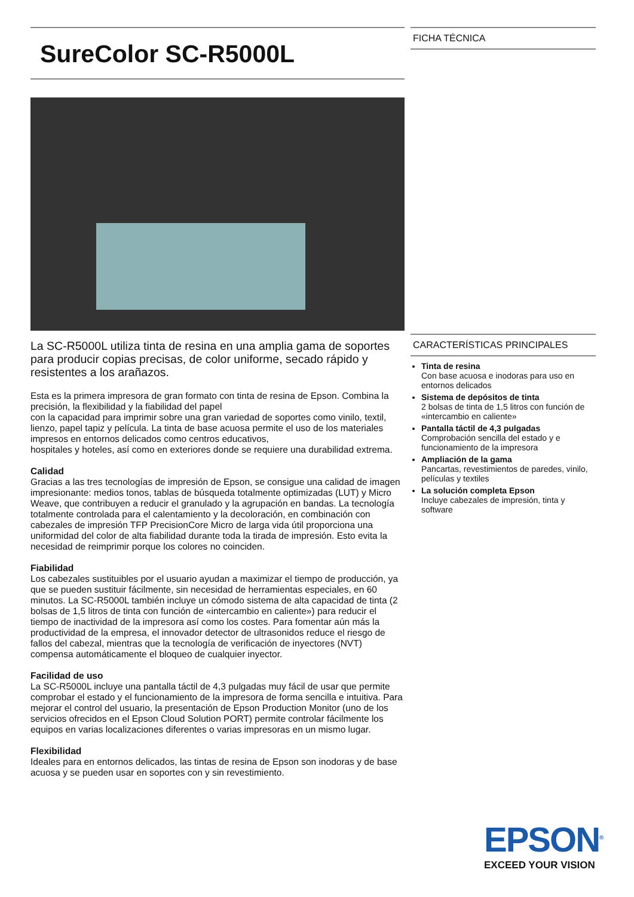SureColor SC-R5000L
La SC-R5000L utiliza tinta de resina en una amplia gama de soportes para producir copias precisas, de color uniforme, secado rápido y resistentes a los arañazos.
Esta es la primera impresora de gran formato con tinta de resina de Epson. Combina la precisión, la flexibilidad y la fiabilidad del papel
con la capacidad para imprimir sobre una gran variedad de soportes como vinilo, textil, lienzo, papel tapiz y película. La tinta de base acuosa permite el uso de los materiales impresos en entornos delicados como centros educativos,
hospitales y hoteles, así como en exteriores donde se requiere una durabilidad extrema.
Calidad
Gracias a las tres tecnologías de impresión de Epson, se consigue una calidad de imagen impresionante: medios tonos, tablas de búsqueda totalmente optimizadas (LUT) y Micro Weave, que contribuyen a reducir el granulado y la agrupación en bandas. La tecnología totalmente controlada para el calentamiento y la decoloración, en combinación con cabezales de impresión TFP PrecisionCore Micro de larga vida útil proporciona una uniformidad del color de alta fiabilidad durante toda la tirada de impresión. Esto evita la necesidad de reimprimir porque los colores no coinciden.
Fiabilidad
Los cabezales sustituibles por el usuario ayudan a maximizar el tiempo de producción, ya que se pueden sustituir fácilmente, sin necesidad de herramientas especiales, en 60 minutos. La SC-R5000L también incluye un cómodo sistema de alta capacidad de tinta (2 bolsas de 1,5 litros de tinta con función de «intercambio en caliente») para reducir el tiempo de inactividad de la impresora así como los costes. Para fomentar aún más la productividad de la empresa, el innovador detector de ultrasonidos reduce el riesgo de fallos del cabezal, mientras que la tecnología de verificación de inyectores (NVT) compensa automáticamente el bloqueo de cualquier inyector.
Facilidad de uso
La SC-R5000L incluye una pantalla táctil de 4,3 pulgadas muy fácil de usar que permite comprobar el estado y el funcionamiento de la impresora de forma sencilla e intuitiva. Para mejorar el control del usuario, la presentación de Epson Production Monitor (uno de los servicios ofrecidos en el Epson Cloud Solution PORT) permite controlar fácilmente los equipos en varias localizaciones diferentes o varias impresoras en un mismo lugar.
Flexibilidad
Ideales para en entornos delicados, las tintas de resina de Epson son inodoras y de base acuosa y se pueden usar en soportes con y sin revestimiento.
FICHA TÉCNICA
CARACTERÍSTICAS PRINCIPALES
Tinta de resina
Con base acuosa e inodoras para uso en entornos delicados
Sistema de depósitos de tinta
2 bolsas de tinta de 1,5 litros con función de «intercambio en caliente»
Pantalla táctil de 4,3 pulgadas
Comprobación sencilla del estado y e funcionamiento de la impresora
Ampliación de la gama
Pancartas, revestimientos de paredes, vinilo, películas y textiles
La solución completa Epson
Incluye cabezales de impresión, tinta y software
EPSON<sup>®</sup>
EXCEED YOUR VISION